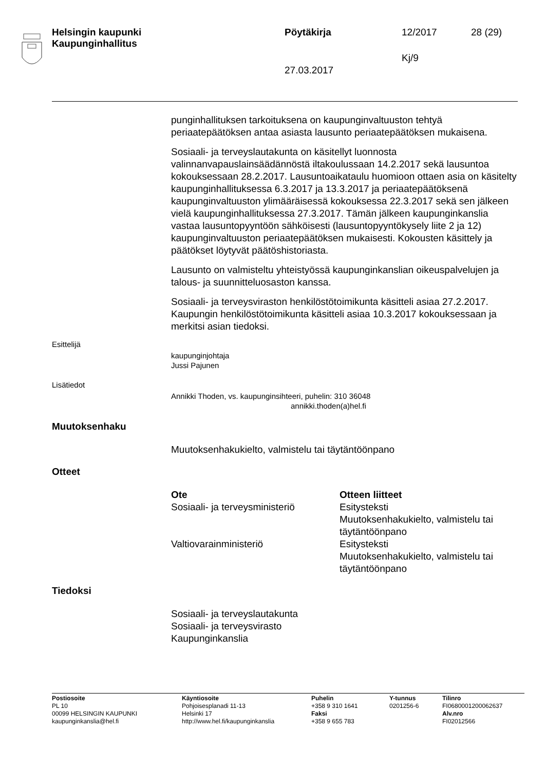Helsingin kaupunki
Kaupunginhallitus
Pöytäkirja 12/2017 28 (29)
Kj/9
27.03.2017
punginhallituksen tarkoituksena on kaupunginvaltuuston tehtyä periaatepäätöksen antaa asiasta lausunto periaatepäätöksen mukaisena.
Sosiaali- ja terveyslautakunta on käsitellyt luonnosta valinnanvapauslainsäädännöstä iltakoulussaan 14.2.2017 sekä lausuntoa kokouksessaan 28.2.2017. Lausuntoaikataulu huomioon ottaen asia on käsitelty kaupunginhallituksessa 6.3.2017 ja 13.3.2017 ja periaatepäätöksenä kaupunginvaltuuston ylimääräisessä kokouksessa 22.3.2017 sekä sen jälkeen vielä kaupunginhallituksessa 27.3.2017. Tämän jälkeen kaupunginkanslia vastaa lausuntopyyntöön sähköisesti (lausuntopyyntökysely liite 2 ja 12) kaupunginvaltuuston periaatepäätöksen mukaisesti. Kokousten käsittely ja päätökset löytyvät päätöshistoriasta.
Lausunto on valmisteltu yhteistyössä kaupunginkanslian oikeuspalvelujen ja talous- ja suunnitteluosaston kanssa.
Sosiaali- ja terveysviraston henkilöstötoimikunta käsitteli asiaa 27.2.2017. Kaupungin henkilöstötoimikunta käsitteli asiaa 10.3.2017 kokouksessaan ja merkitsi asian tiedoksi.
Esittelijä
kaupunginjohtaja
Jussi Pajunen
Lisätiedot
Annikki Thoden, vs. kaupunginsihteeri, puhelin: 310 36048
annikki.thoden(a)hel.fi
Muutoksenhaku
Muutoksenhakukielto, valmistelu tai täytäntöönpano
Otteet
| Ote | Otteen liitteet |
| --- | --- |
| Sosiaali- ja terveysministeriö | Esitysteksti Muutoksenhakukielto, valmistelu tai täytäntöönpano |
| Valtiovarainministeriö | Esitysteksti Muutoksenhakukielto, valmistelu tai täytäntöönpano |
Tiedoksi
Sosiaali- ja terveyslautakunta
Sosiaali- ja terveysvirasto
Kaupunginkanslia
Postiosoite
PL 10
00099 HELSINGIN KAUPUNKI
kaupunginkanslia@hel.fi
Käyntiosoite
Pohjoisesplanadi 11-13
Helsinki 17
http://www.hel.fi/kaupunginkanslia
Puhelin
+358 9 310 1641
Faksi
+358 9 655 783
Y-tunnus
0201256-6
Tilinro
FI0680001200062637
Alv.nro
FI02012566